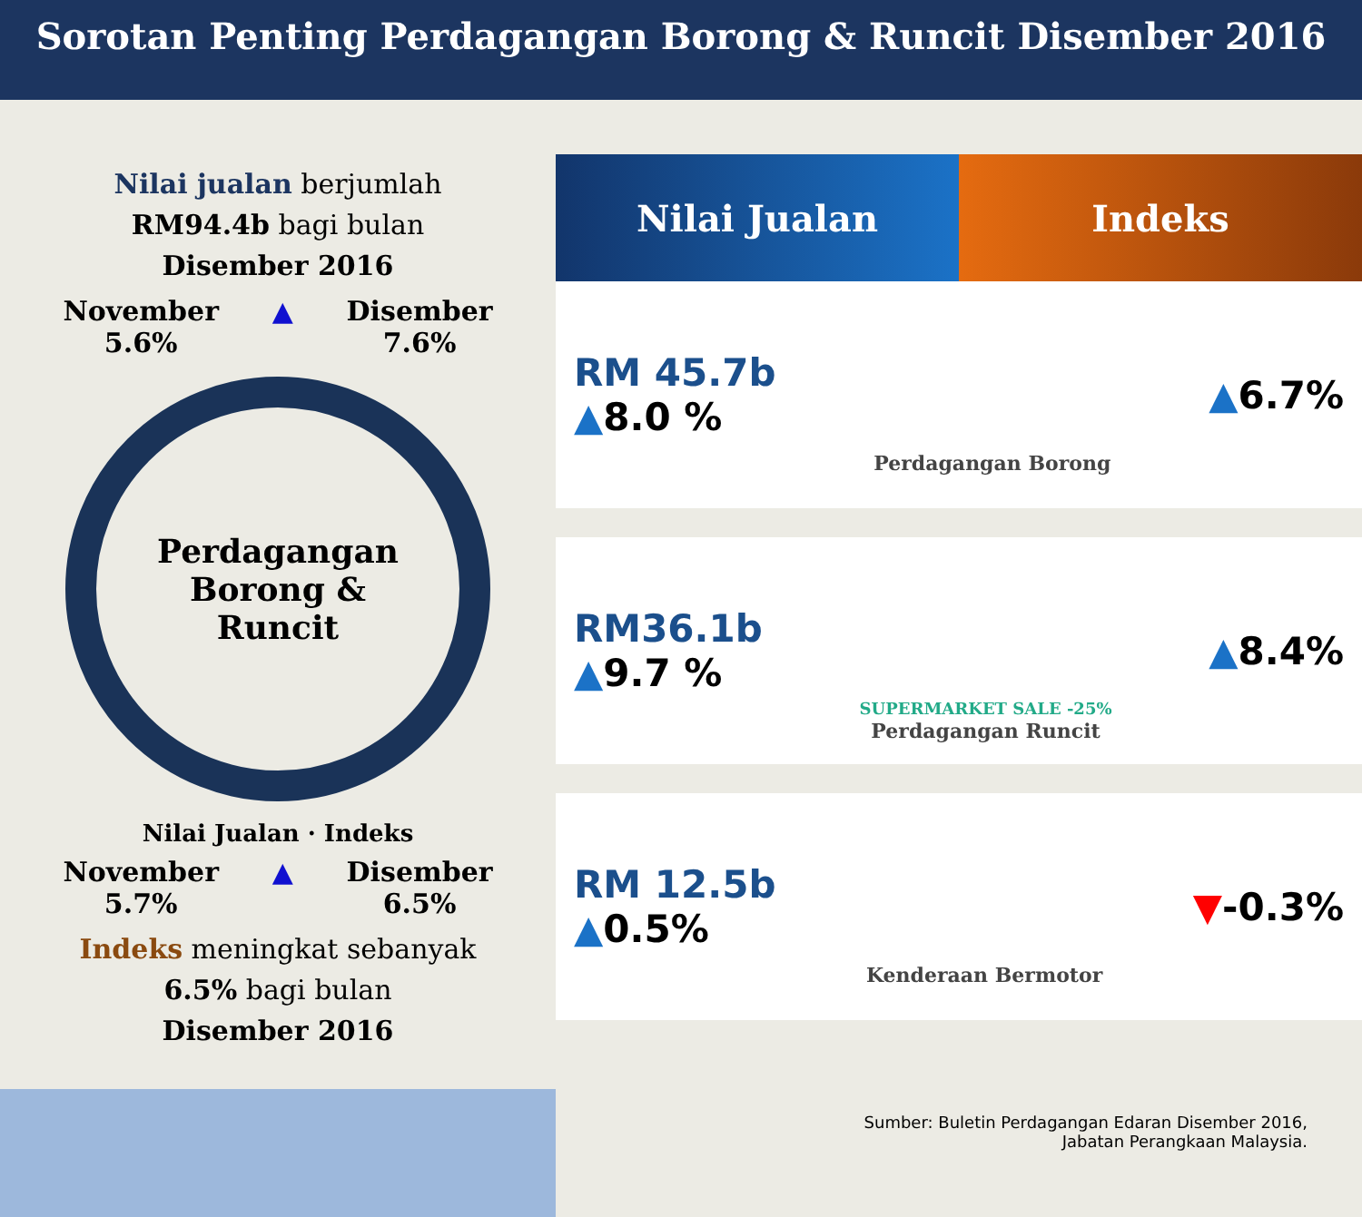Sorotan Penting Perdagangan Borong & Runcit Disember 2016
Nilai jualan berjumlah
RM94.4b bagi bulan
Disember 2016
November
5.6% ▲ Disember
7.6%
Perdagangan
Borong &
Runcit
Nilai Jualan · Indeks
November
5.7% ▲ Disember
6.5%
Indeks meningkat sebanyak
6.5% bagi bulan
Disember 2016
Nilai Jualan Indeks
RM 45.7b
▲8.0 %
Perdagangan Borong
▲6.7%
RM36.1b
▲9.7 %
SUPERMARKET SALE -25%
Perdagangan Runcit
▲8.4%
RM 12.5b
▲0.5%
Kenderaan Bermotor
▼-0.3%
Sumber: Buletin Perdagangan Edaran Disember 2016,
Jabatan Perangkaan Malaysia.